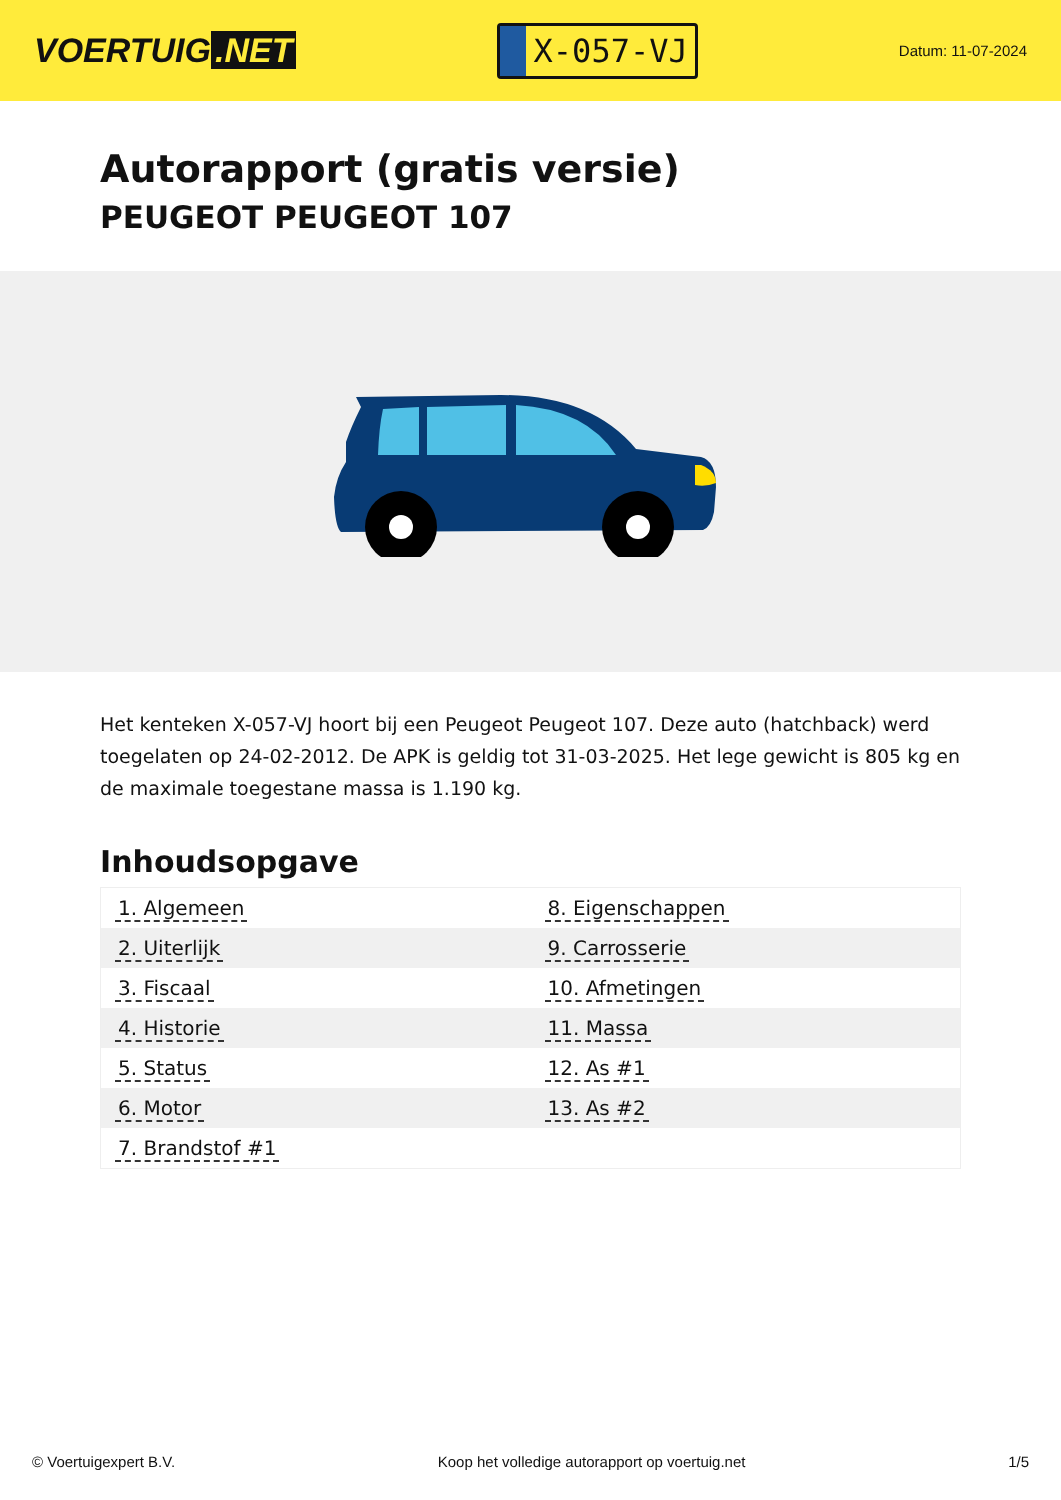VOERTUIG.NET
X-057-VJ
Datum: 11-07-2024
Autorapport (gratis versie)
PEUGEOT PEUGEOT 107
Het kenteken X-057-VJ hoort bij een Peugeot Peugeot 107. Deze auto (hatchback) werd toegelaten op 24-02-2012. De APK is geldig tot 31-03-2025. Het lege gewicht is 805 kg en de maximale toegestane massa is 1.190 kg.
Inhoudsopgave
| 1. Algemeen | 8. Eigenschappen |
| 2. Uiterlijk | 9. Carrosserie |
| 3. Fiscaal | 10. Afmetingen |
| 4. Historie | 11. Massa |
| 5. Status | 12. As #1 |
| 6. Motor | 13. As #2 |
| 7. Brandstof #1 | |
© Voertuigexpert B.V. Koop het volledige autorapport op voertuig.net 1/5